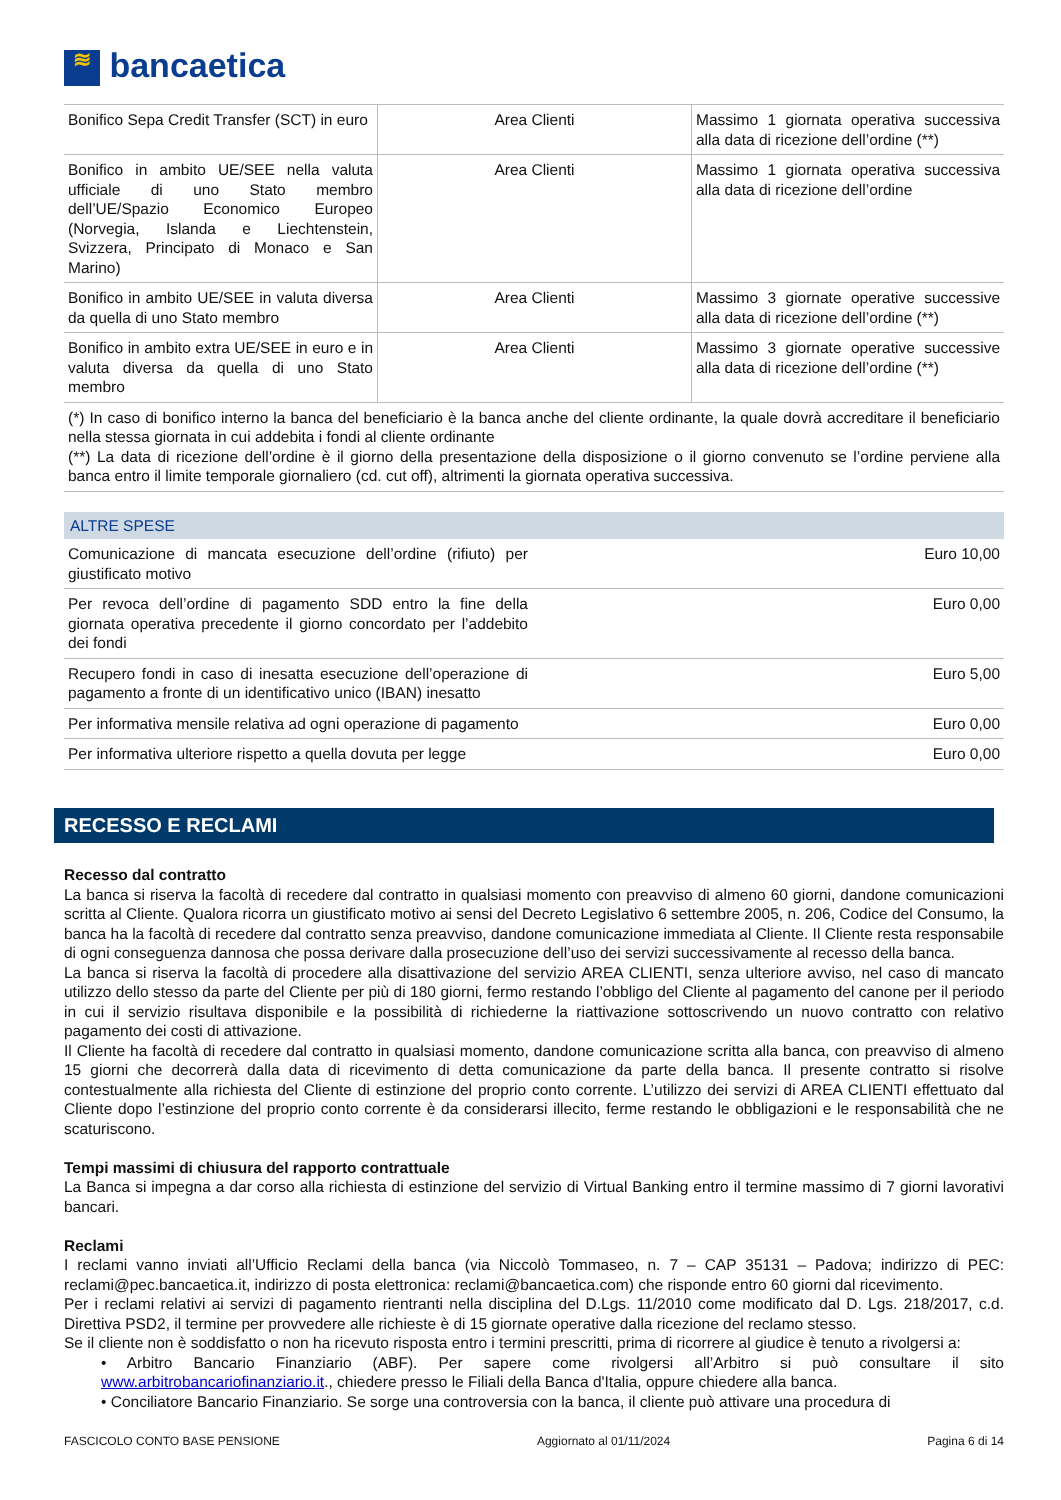≋ bancaetica
| Bonifico Sepa Credit Transfer (SCT) in euro | Area Clienti | Massimo 1 giornata operativa successiva alla data di ricezione dell’ordine (**) |
| Bonifico in ambito UE/SEE nella valuta ufficiale di uno Stato membro dell’UE/Spazio Economico Europeo (Norvegia, Islanda e Liechtenstein, Svizzera, Principato di Monaco e San Marino) | Area Clienti | Massimo 1 giornata operativa successiva alla data di ricezione dell’ordine |
| Bonifico in ambito UE/SEE in valuta diversa da quella di uno Stato membro | Area Clienti | Massimo 3 giornate operative successive alla data di ricezione dell’ordine (**) |
| Bonifico in ambito extra UE/SEE in euro e in valuta diversa da quella di uno Stato membro | Area Clienti | Massimo 3 giornate operative successive alla data di ricezione dell’ordine (**) |
| (*) In caso di bonifico interno la banca del beneficiario è la banca anche del cliente ordinante, la quale dovrà accreditare il beneficiario nella stessa giornata in cui addebita i fondi al cliente ordinante (**) La data di ricezione dell’ordine è il giorno della presentazione della disposizione o il giorno convenuto se l’ordine perviene alla banca entro il limite temporale giornaliero (cd. cut off), altrimenti la giornata operativa successiva. | | |
ALTRE SPESE
| Comunicazione di mancata esecuzione dell’ordine (rifiuto) per giustificato motivo | Euro 10,00 |
| Per revoca dell’ordine di pagamento SDD entro la fine della giornata operativa precedente il giorno concordato per l’addebito dei fondi | Euro 0,00 |
| Recupero fondi in caso di inesatta esecuzione dell’operazione di pagamento a fronte di un identificativo unico (IBAN) inesatto | Euro 5,00 |
| Per informativa mensile relativa ad ogni operazione di pagamento | Euro 0,00 |
| Per informativa ulteriore rispetto a quella dovuta per legge | Euro 0,00 |
RECESSO E RECLAMI
Recesso dal contratto
La banca si riserva la facoltà di recedere dal contratto in qualsiasi momento con preavviso di almeno 60 giorni, dandone comunicazioni scritta al Cliente. Qualora ricorra un giustificato motivo ai sensi del Decreto Legislativo 6 settembre 2005, n. 206, Codice del Consumo, la banca ha la facoltà di recedere dal contratto senza preavviso, dandone comunicazione immediata al Cliente. Il Cliente resta responsabile di ogni conseguenza dannosa che possa derivare dalla prosecuzione dell’uso dei servizi successivamente al recesso della banca.
La banca si riserva la facoltà di procedere alla disattivazione del servizio AREA CLIENTI, senza ulteriore avviso, nel caso di mancato utilizzo dello stesso da parte del Cliente per più di 180 giorni, fermo restando l’obbligo del Cliente al pagamento del canone per il periodo in cui il servizio risultava disponibile e la possibilità di richiederne la riattivazione sottoscrivendo un nuovo contratto con relativo pagamento dei costi di attivazione.
Il Cliente ha facoltà di recedere dal contratto in qualsiasi momento, dandone comunicazione scritta alla banca, con preavviso di almeno 15 giorni che decorrerà dalla data di ricevimento di detta comunicazione da parte della banca. Il presente contratto si risolve contestualmente alla richiesta del Cliente di estinzione del proprio conto corrente. L’utilizzo dei servizi di AREA CLIENTI effettuato dal Cliente dopo l’estinzione del proprio conto corrente è da considerarsi illecito, ferme restando le obbligazioni e le responsabilità che ne scaturiscono.
Tempi massimi di chiusura del rapporto contrattuale
La Banca si impegna a dar corso alla richiesta di estinzione del servizio di Virtual Banking entro il termine massimo di 7 giorni lavorativi bancari.
Reclami
I reclami vanno inviati all’Ufficio Reclami della banca (via Niccolò Tommaseo, n. 7 – CAP 35131 – Padova; indirizzo di PEC: reclami@pec.bancaetica.it, indirizzo di posta elettronica: reclami@bancaetica.com) che risponde entro 60 giorni dal ricevimento.
Per i reclami relativi ai servizi di pagamento rientranti nella disciplina del D.Lgs. 11/2010 come modificato dal D. Lgs. 218/2017, c.d. Direttiva PSD2, il termine per provvedere alle richieste è di 15 giornate operative dalla ricezione del reclamo stesso.
Se il cliente non è soddisfatto o non ha ricevuto risposta entro i termini prescritti, prima di ricorrere al giudice è tenuto a rivolgersi a:
• Arbitro Bancario Finanziario (ABF). Per sapere come rivolgersi all’Arbitro si può consultare il sito www.arbitrobancariofinanziario.it., chiedere presso le Filiali della Banca d'Italia, oppure chiedere alla banca.
• Conciliatore Bancario Finanziario. Se sorge una controversia con la banca, il cliente può attivare una procedura di
FASCICOLO CONTO BASE PENSIONE Aggiornato al 01/11/2024 Pagina 6 di 14